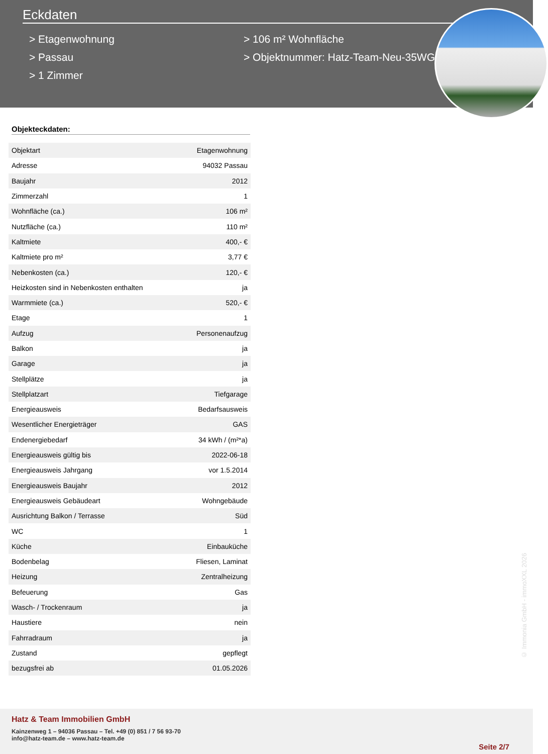Eckdaten
> Etagenwohnung
> Passau
> 1 Zimmer
> 106 m² Wohnfläche
> Objektnummer: Hatz-Team-Neu-35WG4
Objekteckdaten:
| Objektart | Etagenwohnung |
| Adresse | 94032 Passau |
| Baujahr | 2012 |
| Zimmerzahl | 1 |
| Wohnfläche (ca.) | 106 m² |
| Nutzfläche (ca.) | 110 m² |
| Kaltmiete | 400,- € |
| Kaltmiete pro m² | 3,77 € |
| Nebenkosten (ca.) | 120,- € |
| Heizkosten sind in Nebenkosten enthalten | ja |
| Warmmiete (ca.) | 520,- € |
| Etage | 1 |
| Aufzug | Personenaufzug |
| Balkon | ja |
| Garage | ja |
| Stellplätze | ja |
| Stellplatzart | Tiefgarage |
| Energieausweis | Bedarfsausweis |
| Wesentlicher Energieträger | GAS |
| Endenergiebedarf | 34 kWh / (m²*a) |
| Energieausweis gültig bis | 2022-06-18 |
| Energieausweis Jahrgang | vor 1.5.2014 |
| Energieausweis Baujahr | 2012 |
| Energieausweis Gebäudeart | Wohngebäude |
| Ausrichtung Balkon / Terrasse | Süd |
| WC | 1 |
| Küche | Einbauküche |
| Bodenbelag | Fliesen, Laminat |
| Heizung | Zentralheizung |
| Befeuerung | Gas |
| Wasch- / Trockenraum | ja |
| Haustiere | nein |
| Fahrradraum | ja |
| Zustand | gepflegt |
| bezugsfrei ab | 01.05.2026 |
© Immonia GmbH - immoXXL 2026
Hatz & Team Immobilien GmbH
Kainzenweg 1 – 94036 Passau – Tel. +49 (0) 851 / 7 56 93-70
info@hatz-team.de – www.hatz-team.de
Seite 2/7